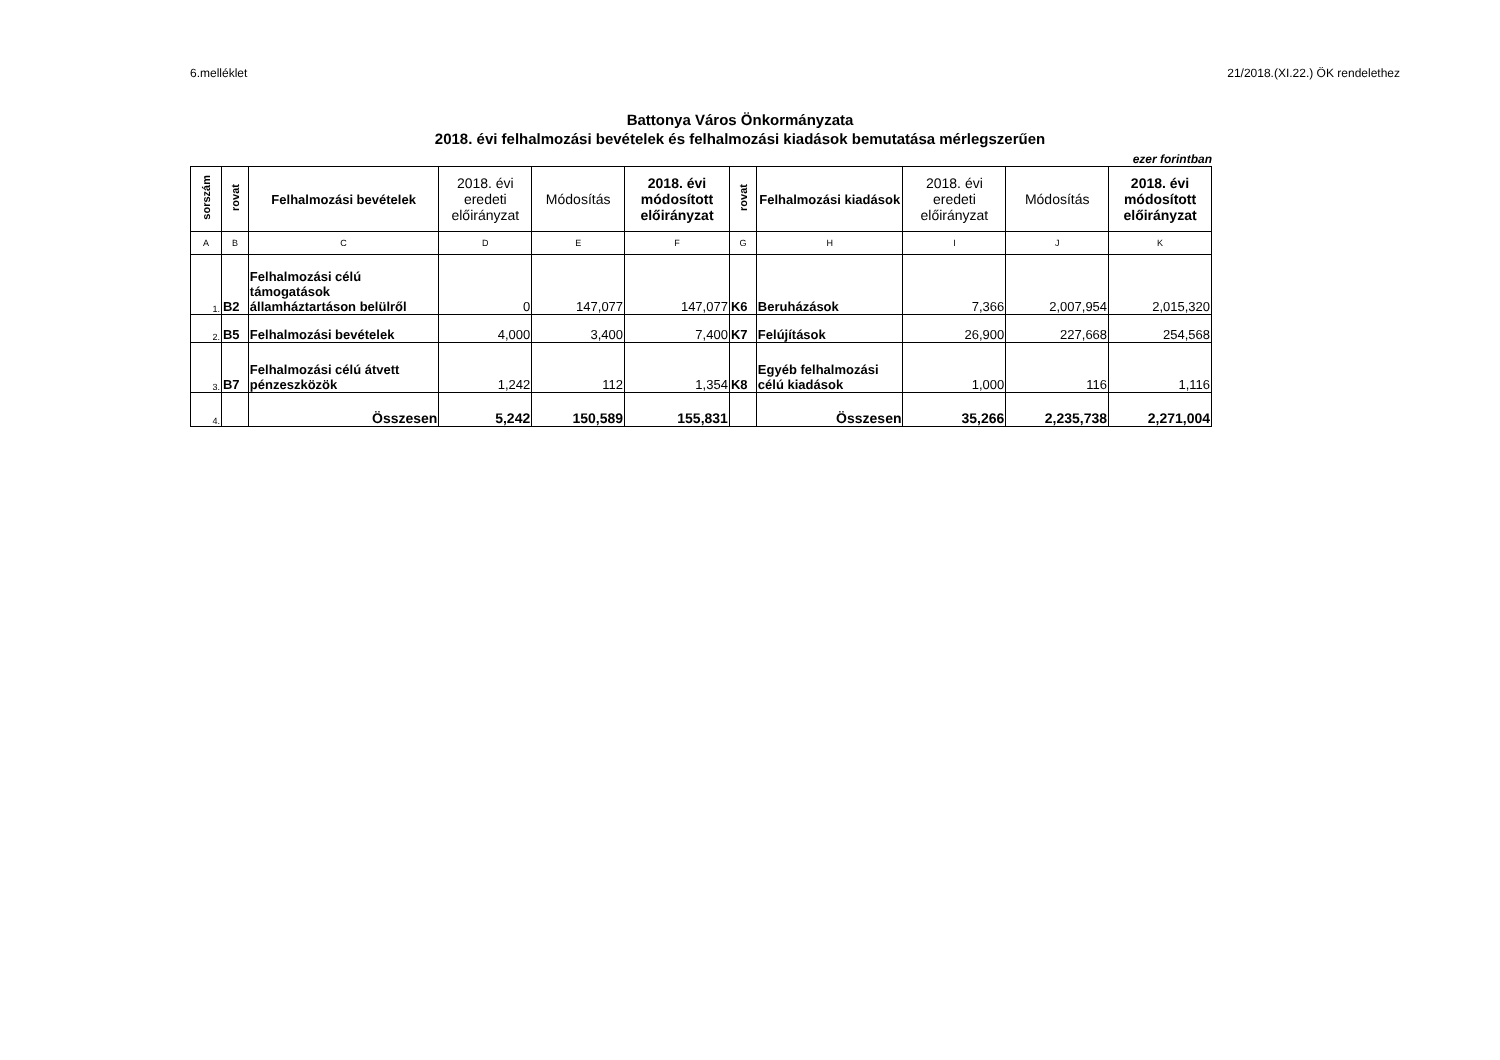6.melléklet 21/2018.(XI.22.) ÖK rendelethez
Battonya Város Önkormányzata
2018. évi felhalmozási bevételek és felhalmozási kiadások bemutatása mérlegszerűen
ezer forintban
| sorszám | rovat | Felhalmozási bevételek | 2018. évi eredeti előirányzat | Módosítás | 2018. évi módosított előirányzat | rovat | Felhalmozási kiadások | 2018. évi eredeti előirányzat | Módosítás | 2018. évi módosított előirányzat |
| --- | --- | --- | --- | --- | --- | --- | --- | --- | --- | --- |
| A | B | C | D | E | F | G | H | I | J | K |
| 1. | B2 | Felhalmozási célú támogatások államháztartáson belülről | 0 | 147,077 | 147,077 | K6 | Beruházások | 7,366 | 2,007,954 | 2,015,320 |
| 2. | B5 | Felhalmozási bevételek | 4,000 | 3,400 | 7,400 | K7 | Felújítások | 26,900 | 227,668 | 254,568 |
| 3. | B7 | Felhalmozási célú átvett pénzeszközök | 1,242 | 112 | 1,354 | K8 | Egyéb felhalmozási célú kiadások | 1,000 | 116 | 1,116 |
| 4. | | Összesen | 5,242 | 150,589 | 155,831 | | Összesen | 35,266 | 2,235,738 | 2,271,004 |